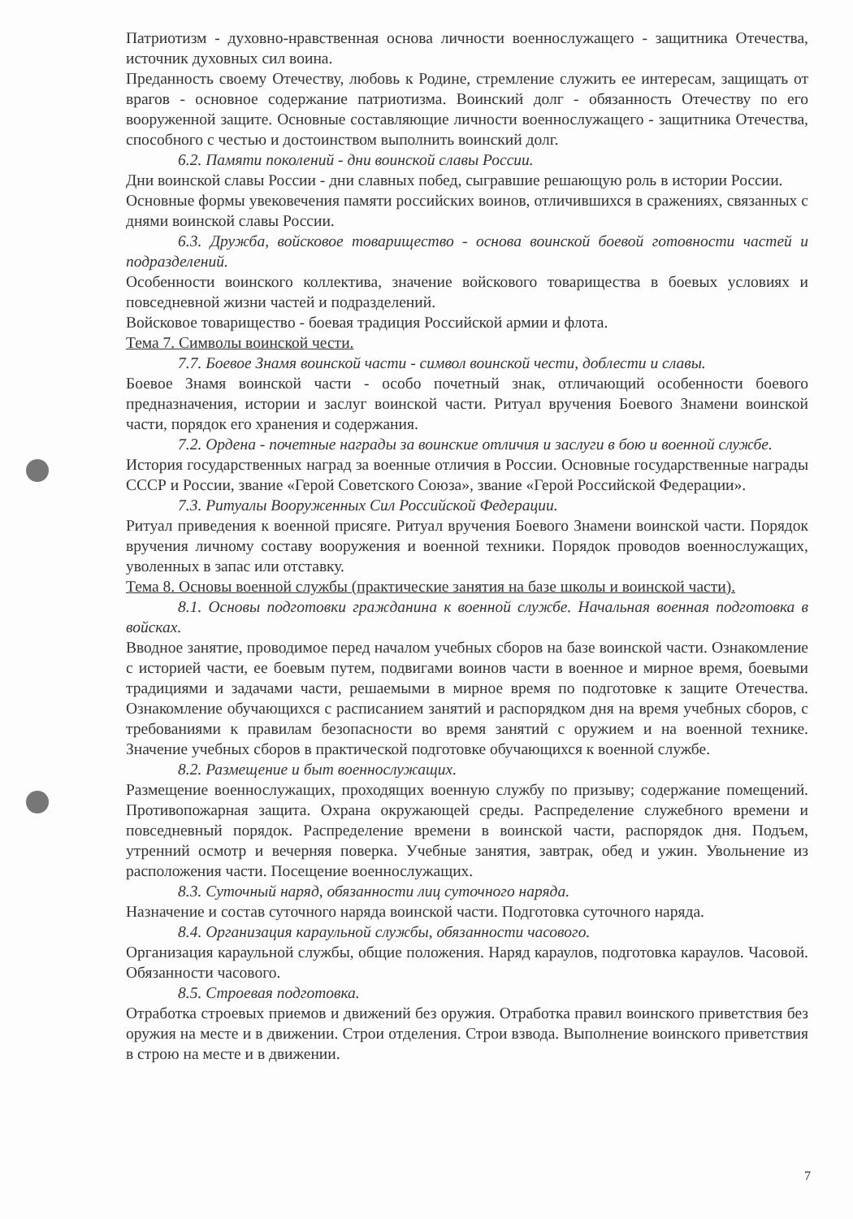Патриотизм - духовно-нравственная основа личности военнослужащего - защитника Отечества, источник духовных сил воина.
Преданность своему Отечеству, любовь к Родине, стремление служить ее интересам, защищать от врагов - основное содержание патриотизма. Воинский долг - обязанность Отечеству по его вооруженной защите. Основные составляющие личности военнослужащего - защитника Отечества, способного с честью и достоинством выполнить воинский долг.
6.2. Памяти поколений - дни воинской славы России.
Дни воинской славы России - дни славных побед, сыгравшие решающую роль в истории России.
Основные формы увековечения памяти российских воинов, отличившихся в сражениях, связанных с днями воинской славы России.
6.3. Дружба, войсковое товарищество - основа воинской боевой готовности частей и подразделений.
Особенности воинского коллектива, значение войскового товарищества в боевых условиях и повседневной жизни частей и подразделений.
Войсковое товарищество - боевая традиция Российской армии и флота.
Тема 7. Символы воинской чести.
7.7. Боевое Знамя воинской части - символ воинской чести, доблести и славы.
Боевое Знамя воинской части - особо почетный знак, отличающий особенности боевого предназначения, истории и заслуг воинской части. Ритуал вручения Боевого Знамени воинской части, порядок его хранения и содержания.
7.2. Ордена - почетные награды за воинские отличия и заслуги в бою и военной службе.
История государственных наград за военные отличия в России. Основные государственные награды СССР и России, звание «Герой Советского Союза», звание «Герой Российской Федерации».
7.3. Ритуалы Вооруженных Сил Российской Федерации.
Ритуал приведения к военной присяге. Ритуал вручения Боевого Знамени воинской части. Порядок вручения личному составу вооружения и военной техники. Порядок проводов военнослужащих, уволенных в запас или отставку.
Тема 8. Основы военной службы (практические занятия на базе школы и воинской части).
8.1. Основы подготовки гражданина к военной службе. Начальная военная подготовка в войсках.
Вводное занятие, проводимое перед началом учебных сборов на базе воинской части. Ознакомление с историей части, ее боевым путем, подвигами воинов части в военное и мирное время, боевыми традициями и задачами части, решаемыми в мирное время по подготовке к защите Отечества. Ознакомление обучающихся с расписанием занятий и распорядком дня на время учебных сборов, с требованиями к правилам безопасности во время занятий с оружием и на военной технике. Значение учебных сборов в практической подготовке обучающихся к военной службе.
8.2. Размещение и быт военнослужащих.
Размещение военнослужащих, проходящих военную службу по призыву; содержание помещений. Противопожарная защита. Охрана окружающей среды. Распределение служебного времени и повседневный порядок. Распределение времени в воинской части, распорядок дня. Подъем, утренний осмотр и вечерняя поверка. Учебные занятия, завтрак, обед и ужин. Увольнение из расположения части. Посещение военнослужащих.
8.3. Суточный наряд, обязанности лиц суточного наряда.
Назначение и состав суточного наряда воинской части. Подготовка суточного наряда.
8.4. Организация караульной службы, обязанности часового.
Организация караульной службы, общие положения. Наряд караулов, подготовка караулов. Часовой. Обязанности часового.
8.5. Строевая подготовка.
Отработка строевых приемов и движений без оружия. Отработка правил воинского приветствия без оружия на месте и в движении. Строи отделения. Строи взвода. Выполнение воинского приветствия в строю на месте и в движении.
7